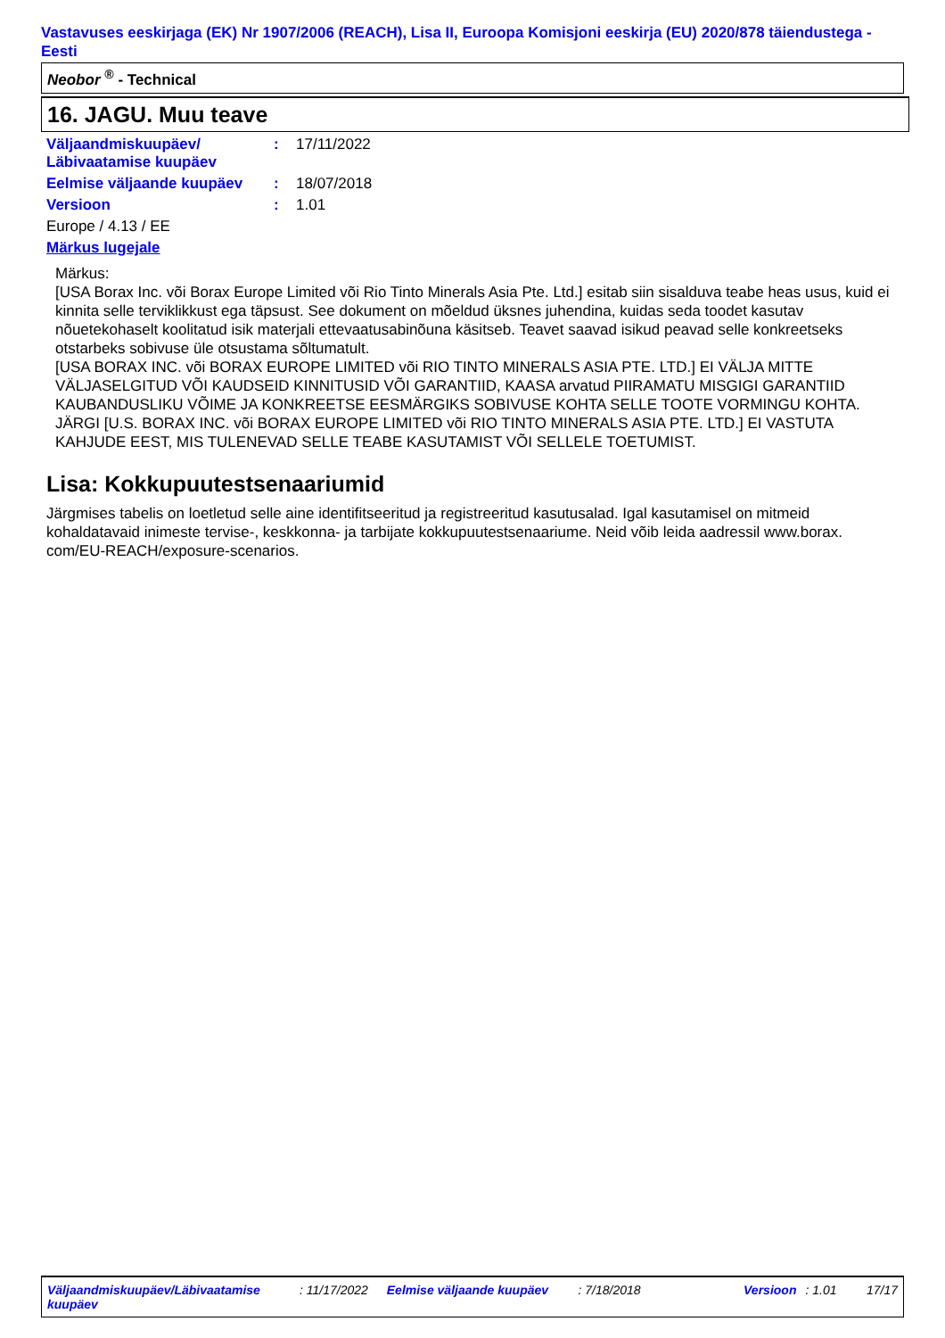Vastavuses eeskirjaga (EK) Nr 1907/2006 (REACH), Lisa II, Euroopa Komisjoni eeskirja (EU) 2020/878 täiendustega - Eesti
Neobor <sup>®</sup> - Technical
16. JAGU. Muu teave
Väljaandmiskuupäev/ Läbivaatamise kuupäev
: 17/11/2022
Eelmise väljaande kuupäev : 18/07/2018
Versioon : 1.01
Europe / 4.13 / EE
Märkus lugejale
Märkus:
[USA Borax Inc. või Borax Europe Limited või Rio Tinto Minerals Asia Pte. Ltd.] esitab siin sisalduva teabe heas usus, kuid ei kinnita selle terviklikkust ega täpsust. See dokument on mõeldud üksnes juhendina, kuidas seda toodet kasutav nõuetekohaselt koolitatud isik materjali ettevaatusabinõuna käsitseb. Teavet saavad isikud peavad selle konkreetseks otstarbeks sobivuse üle otsustama sõltumatult.
[USA BORAX INC. või BORAX EUROPE LIMITED või RIO TINTO MINERALS ASIA PTE. LTD.] EI VÄLJA MITTE VÄLJASELGITUD VÕI KAUDSEID KINNITUSID VÕI GARANTIID, KAASA arvatud PIIRAMATU MISGIGI GARANTIID KAUBANDUSLIKU VÕIME JA KONKREETSE EESMÄRGIKS SOBIVUSE KOHTA SELLE TOOTE VORMINGU KOHTA. JÄRGI [U.S. BORAX INC. või BORAX EUROPE LIMITED või RIO TINTO MINERALS ASIA PTE. LTD.] EI VASTUTA KAHJUDE EEST, MIS TULENEVAD SELLE TEABE KASUTAMIST VÕI SELLELE TOETUMIST.
Lisa: Kokkupuutestsenaariumid
Järgmises tabelis on loetletud selle aine identifitseeritud ja registreeritud kasutusalad. Igal kasutamisel on mitmeid kohaldatavaid inimeste tervise-, keskkonna- ja tarbijate kokkupuutestsenaariume. Neid võib leida aadressil www.borax. com/EU-REACH/exposure-scenarios.
Väljaandmiskuupäev/Läbivaatamise kuupäev: 11/17/2022 Eelmise väljaande kuupäev: 7/18/2018 Versioon: 1.01 17/17